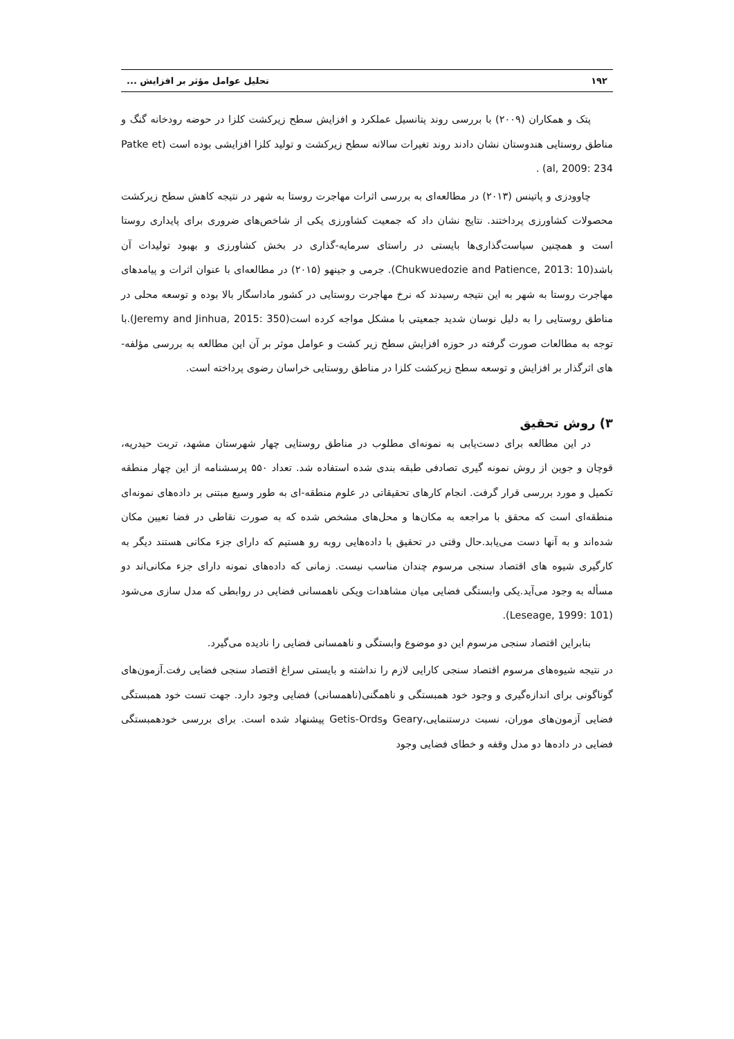۱۹۲ تحلیل عوامل مؤثر بر افزایش ...
پتک و همکاران (۲۰۰۹) با بررسی روند پتانسیل عملکرد و افزایش سطح زیرکشت کلزا در حوضه رودخانه گنگ و مناطق روستایی هندوستان نشان دادند روند تغیرات سالانه سطح زیرکشت و تولید کلزا افزایشی بوده است (Patke et al, 2009: 234) .
چاوودزی و پاتینس (۲۰۱۳) در مطالعه‌ای به بررسی اثرات مهاجرت روستا به شهر در نتیجه کاهش سطح زیرکشت محصولات کشاورزی پرداختند. نتایج نشان داد که جمعیت کشاورزی یکی از شاخص‌های ضروری برای پایداری روستا است و همچنین سیاست‌گذاری‌ها بایستی در راستای سرمایه-گذاری در بخش کشاورزی و بهبود تولیدات آن باشد(Chukwuedozie and Patience, 2013: 10). جرمی و جینهو (۲۰۱۵) در مطالعه‌ای با عنوان اثرات و پیامدهای مهاجرت روستا به شهر به این نتیجه رسیدند که نرخ مهاجرت روستایی در کشور ماداسگار بالا بوده و توسعه محلی در مناطق روستایی را به دلیل نوسان شدید جمعیتی با مشکل مواجه کرده است(Jeremy and Jinhua, 2015: 350).با توجه به مطالعات صورت گرفته در حوزه افزایش سطح زیر کشت و عوامل موثر بر آن این مطالعه به بررسی مؤلفه-های اثرگذار بر افزایش و توسعه سطح زیرکشت کلزا در مناطق روستایی خراسان رضوی پرداخته است.
۳) روش تحقیق
در این مطالعه برای دست‌یابی به نمونه‌ای مطلوب در مناطق روستایی چهار شهرستان مشهد، تربت حیدریه، قوچان و جوین از روش نمونه گیری تصادفی طبقه بندی شده استفاده شد. تعداد ۵۵۰ پرسشنامه از این چهار منطقه تکمیل و مورد بررسی قرار گرفت. انجام کارهای تحقیقاتی در علوم منطقه-ای به طور وسیع مبتنی بر داده‌های نمونه‌ای منطقه‌ای است که محقق با مراجعه به مکان‌ها و محل‌های مشخص شده که به صورت نقاطی در فضا تعیین مکان شده‌اند و به آنها دست می‌یابد.حال وقتی در تحقیق با داده‌هایی روبه رو هستیم که دارای جزء مکانی هستند دیگر به کارگیری شیوه های اقتصاد سنجی مرسوم چندان مناسب نیست. زمانی که داده‌های نمونه دارای جزء مکانی‌اند دو مسأله به وجود می‌آید.یکی وابستگی فضایی میان مشاهدات ویکی ناهمسانی فضایی در روابطی که مدل سازی می‌شود (Leseage, 1999: 101).
بنابراین اقتصاد سنجی مرسوم این دو موضوع وابستگی و ناهمسانی فضایی را نادیده می‌گیرد.
در نتیجه شیوه‌های مرسوم اقتصاد سنجی کارایی لازم را نداشته و بایستی سراغ اقتصاد سنجی فضایی رفت.آزمون‌های گوناگونی برای اندازه‌گیری و وجود خود همبستگی و ناهمگنی(ناهمسانی) فضایی وجود دارد. جهت تست خود همبستگی فضایی آزمون‌های موران، نسبت درستنمایی،Geary وGetis-Ords پیشنهاد شده است. برای بررسی خودهمبستگی فضایی در داده‌ها دو مدل وقفه و خطای فضایی وجود